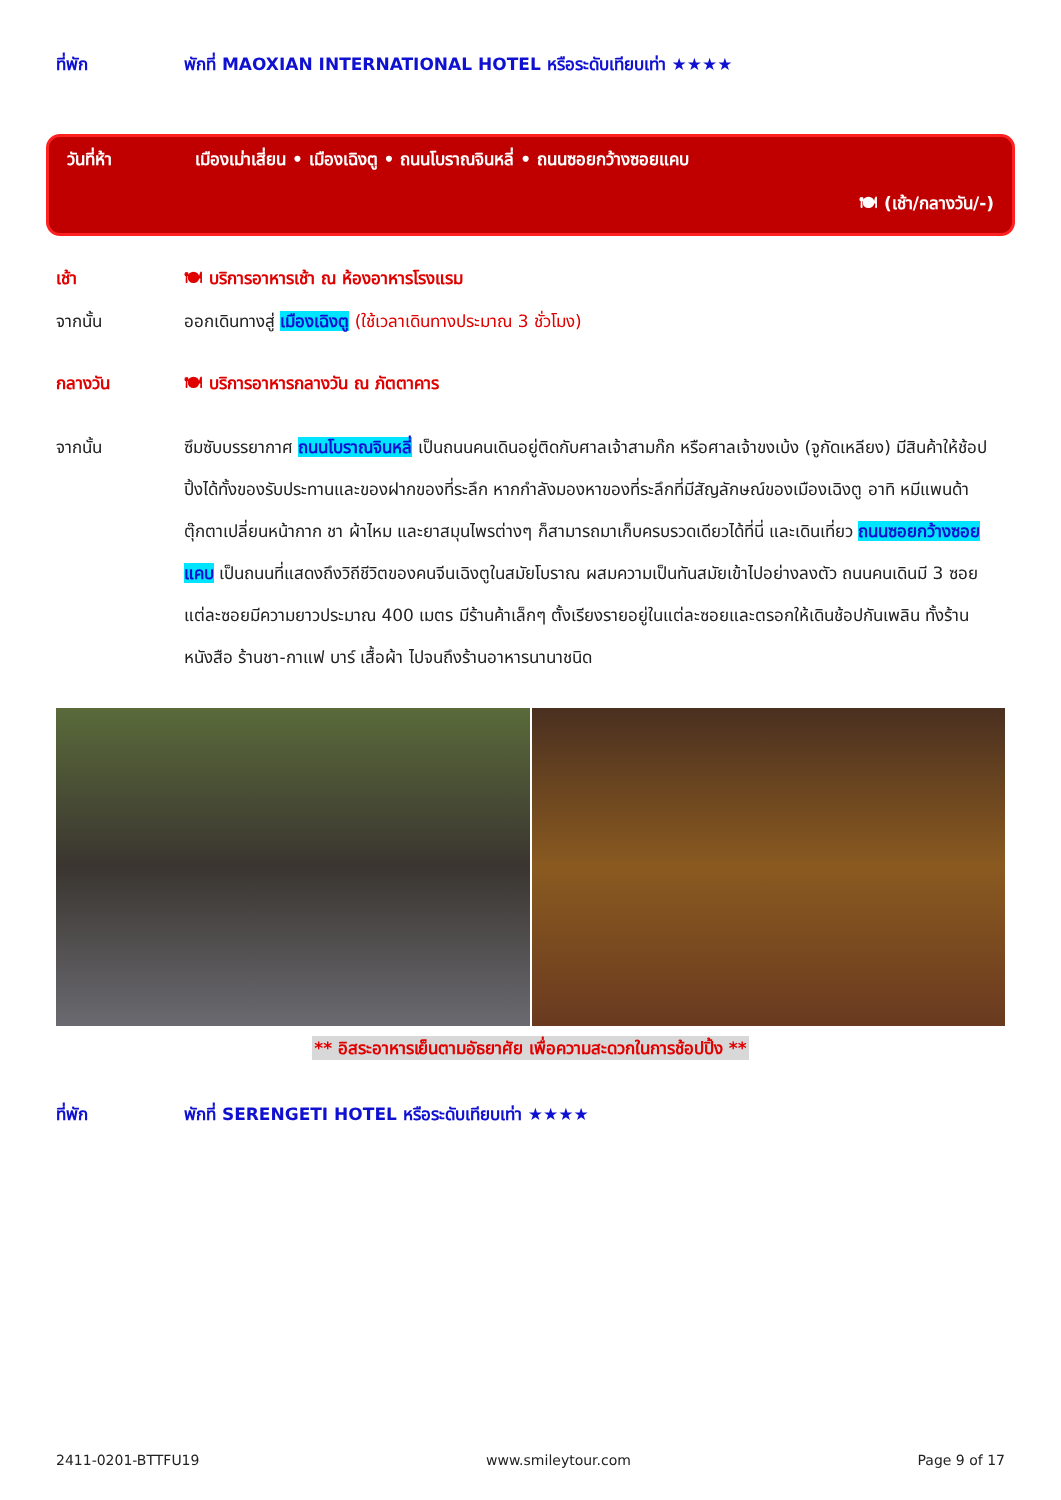ที่พัก พักที่ MAOXIAN INTERNATIONAL HOTEL หรือระดับเทียบเท่า ★★★★
วันที่ห้า เมืองเม่าเสี่ยน • เมืองเฉิงตู • ถนนโบราณจินหลี่ • ถนนซอยกว้างซอยแคบ
🍽 (เช้า/กลางวัน/-)
เช้า 🍽 บริการอาหารเช้า ณ ห้องอาหารโรงแรม
จากนั้น ออกเดินทางสู่ เมืองเฉิงตู (ใช้เวลาเดินทางประมาณ 3 ชั่วโมง)
กลางวัน 🍽 บริการอาหารกลางวัน ณ ภัตตาคาร
จากนั้น
ซึมซับบรรยากาศ ถนนโบราณจินหลี่ เป็นถนนคนเดินอยู่ติดกับศาลเจ้าสามก๊ก หรือศาลเจ้าขงเบ้ง (จูกัดเหลียง) มีสินค้าให้ช้อปปิ้งได้ทั้งของรับประทานและของฝากของที่ระลึก หากกำลังมองหาของที่ระลึกที่มีสัญลักษณ์ของเมืองเฉิงตู อาทิ หมีแพนด้า ตุ๊กตาเปลี่ยนหน้ากาก ชา ผ้าไหม และยาสมุนไพรต่างๆ ก็สามารถมาเก็บครบรวดเดียวได้ที่นี่ และเดินเที่ยว ถนนซอยกว้างซอยแคบ เป็นถนนที่แสดงถึงวิถีชีวิตของคนจีนเฉิงตูในสมัยโบราณ ผสมความเป็นทันสมัยเข้าไปอย่างลงตัว ถนนคนเดินมี 3 ซอย แต่ละซอยมีความยาวประมาณ 400 เมตร มีร้านค้าเล็กๆ ตั้งเรียงรายอยู่ในแต่ละซอยและตรอกให้เดินช้อปกันเพลิน ทั้งร้านหนังสือ ร้านชา-กาแฟ บาร์ เสื้อผ้า ไปจนถึงร้านอาหารนานาชนิด
** อิสระอาหารเย็นตามอัธยาศัย เพื่อความสะดวกในการช้อปปิ้ง **
ที่พัก พักที่ SERENGETI HOTEL หรือระดับเทียบเท่า ★★★★
2411-0201-BTTFU19 www.smileytour.com Page 9 of 17